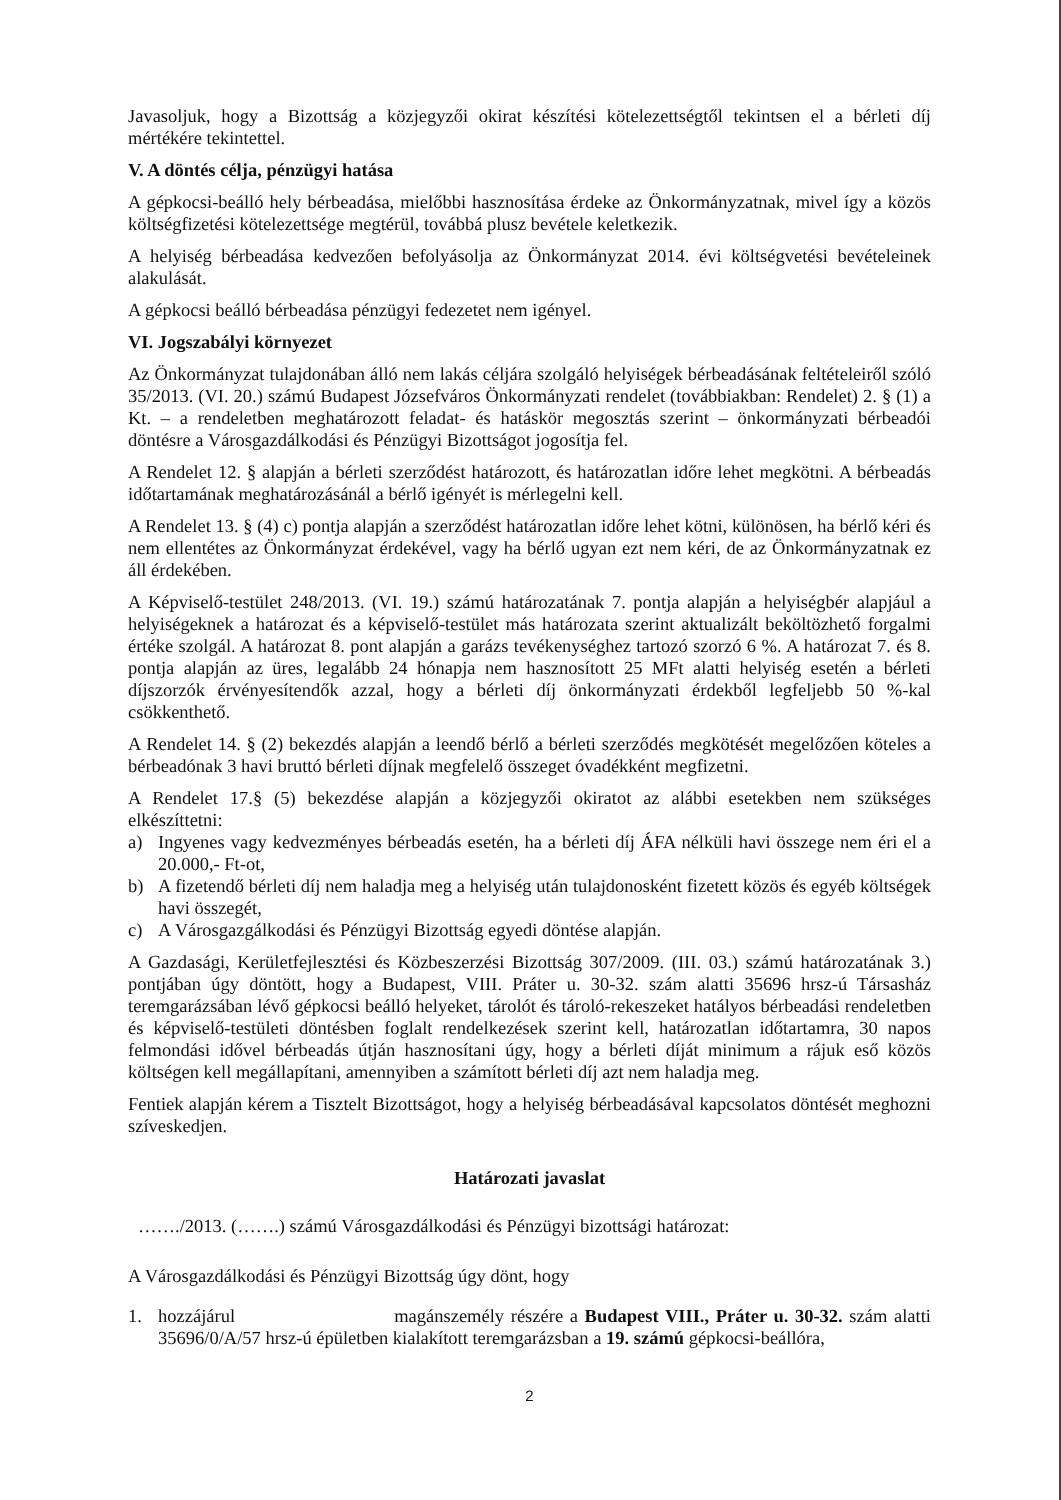Javasoljuk, hogy a Bizottság a közjegyzői okirat készítési kötelezettségtől tekintsen el a bérleti díj mértékére tekintettel.
V. A döntés célja, pénzügyi hatása
A gépkocsi-beálló hely bérbeadása, mielőbbi hasznosítása érdeke az Önkormányzatnak, mivel így a közös költségfizetési kötelezettsége megtérül, továbbá plusz bevétele keletkezik.
A helyiség bérbeadása kedvezően befolyásolja az Önkormányzat 2014. évi költségvetési bevételeinek alakulását.
A gépkocsi beálló bérbeadása pénzügyi fedezetet nem igényel.
VI. Jogszabályi környezet
Az Önkormányzat tulajdonában álló nem lakás céljára szolgáló helyiségek bérbeadásának feltételeiről szóló 35/2013. (VI. 20.) számú Budapest Józsefváros Önkormányzati rendelet (továbbiakban: Rendelet) 2. § (1) a Kt. – a rendeletben meghatározott feladat- és hatáskör megosztás szerint – önkormányzati bérbeadói döntésre a Városgazdálkodási és Pénzügyi Bizottságot jogosítja fel.
A Rendelet 12. § alapján a bérleti szerződést határozott, és határozatlan időre lehet megkötni. A bérbeadás időtartamának meghatározásánál a bérlő igényét is mérlegelni kell.
A Rendelet 13. § (4) c) pontja alapján a szerződést határozatlan időre lehet kötni, különösen, ha bérlő kéri és nem ellentétes az Önkormányzat érdekével, vagy ha bérlő ugyan ezt nem kéri, de az Önkormányzatnak ez áll érdekében.
A Képviselő-testület 248/2013. (VI. 19.) számú határozatának 7. pontja alapján a helyiségbér alapjául a helyiségeknek a határozat és a képviselő-testület más határozata szerint aktualizált beköltözhető forgalmi értéke szolgál. A határozat 8. pont alapján a garázs tevékenységhez tartozó szorzó 6 %. A határozat 7. és 8. pontja alapján az üres, legalább 24 hónapja nem hasznosított 25 MFt alatti helyiség esetén a bérleti díjszorzók érvényesítendők azzal, hogy a bérleti díj önkormányzati érdekből legfeljebb 50 %-kal csökkenthető.
A Rendelet 14. § (2) bekezdés alapján a leendő bérlő a bérleti szerződés megkötését megelőzően köteles a bérbeadónak 3 havi bruttó bérleti díjnak megfelelő összeget óvadékként megfizetni.
A Rendelet 17.§ (5) bekezdése alapján a közjegyzői okiratot az alábbi esetekben nem szükséges elkészíttetni:
a) Ingyenes vagy kedvezményes bérbeadás esetén, ha a bérleti díj ÁFA nélküli havi összege nem éri el a 20.000,- Ft-ot,
b) A fizetendő bérleti díj nem haladja meg a helyiség után tulajdonosként fizetett közös és egyéb költségek havi összegét,
c) A Városgazgálkodási és Pénzügyi Bizottság egyedi döntése alapján.
A Gazdasági, Kerületfejlesztési és Közbeszerzési Bizottság 307/2009. (III. 03.) számú határozatának 3.) pontjában úgy döntött, hogy a Budapest, VIII. Práter u. 30-32. szám alatti 35696 hrsz-ú Társasház teremgarázsában lévő gépkocsi beálló helyeket, tárolót és tároló-rekeszeket hatályos bérbeadási rendeletben és képviselő-testületi döntésben foglalt rendelkezések szerint kell, határozatlan időtartamra, 30 napos felmondási idővel bérbeadás útján hasznosítani úgy, hogy a bérleti díját minimum a rájuk eső közös költségen kell megállapítani, amennyiben a számított bérleti díj azt nem haladja meg.
Fentiek alapján kérem a Tisztelt Bizottságot, hogy a helyiség bérbeadásával kapcsolatos döntését meghozni szíveskedjen.
Határozati javaslat
……./2013. (…….) számú Városgazdálkodási és Pénzügyi bizottsági határozat:
A Városgazdálkodási és Pénzügyi Bizottság úgy dönt, hogy
1. hozzájárul magánszemély részére a Budapest VIII., Práter u. 30-32. szám alatti 35696/0/A/57 hrsz-ú épületben kialakított teremgarázsban a 19. számú gépkocsi-beállóra,
2